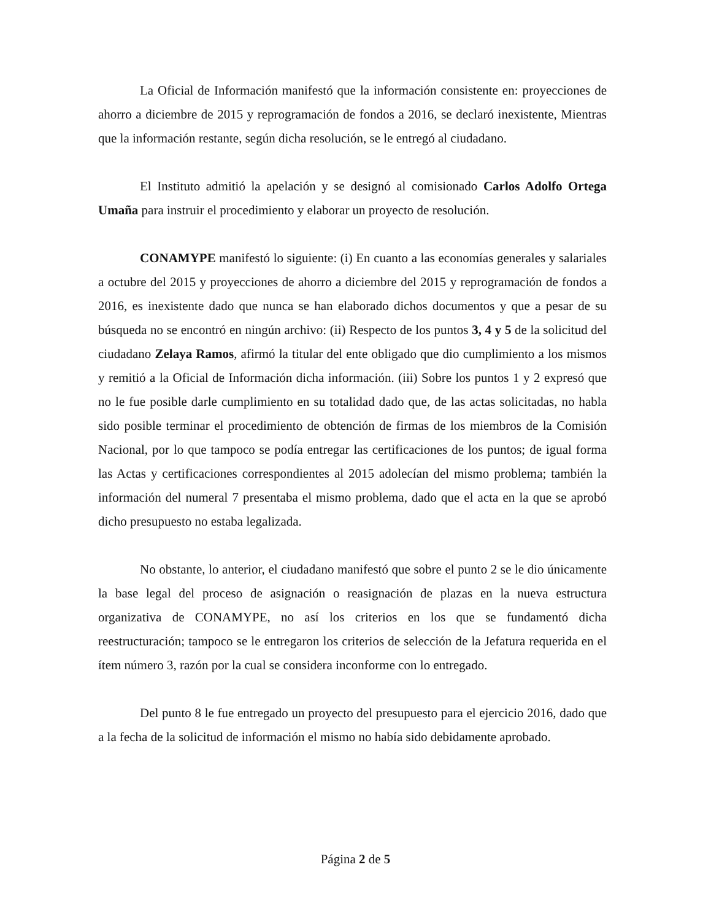La Oficial de Información manifestó que la información consistente en: proyecciones de ahorro a diciembre de 2015 y reprogramación de fondos a 2016, se declaró inexistente, Mientras que la información restante, según dicha resolución, se le entregó al ciudadano.
El Instituto admitió la apelación y se designó al comisionado Carlos Adolfo Ortega Umaña para instruir el procedimiento y elaborar un proyecto de resolución.
CONAMYPE manifestó lo siguiente: (i) En cuanto a las economías generales y salariales a octubre del 2015 y proyecciones de ahorro a diciembre del 2015 y reprogramación de fondos a 2016, es inexistente dado que nunca se han elaborado dichos documentos y que a pesar de su búsqueda no se encontró en ningún archivo: (ii) Respecto de los puntos 3, 4 y 5 de la solicitud del ciudadano Zelaya Ramos, afirmó la titular del ente obligado que dio cumplimiento a los mismos y remitió a la Oficial de Información dicha información. (iii) Sobre los puntos 1 y 2 expresó que no le fue posible darle cumplimiento en su totalidad dado que, de las actas solicitadas, no habla sido posible terminar el procedimiento de obtención de firmas de los miembros de la Comisión Nacional, por lo que tampoco se podía entregar las certificaciones de los puntos; de igual forma las Actas y certificaciones correspondientes al 2015 adolecían del mismo problema; también la información del numeral 7 presentaba el mismo problema, dado que el acta en la que se aprobó dicho presupuesto no estaba legalizada.
No obstante, lo anterior, el ciudadano manifestó que sobre el punto 2 se le dio únicamente la base legal del proceso de asignación o reasignación de plazas en la nueva estructura organizativa de CONAMYPE, no así los criterios en los que se fundamentó dicha reestructuración; tampoco se le entregaron los criterios de selección de la Jefatura requerida en el ítem número 3, razón por la cual se considera inconforme con lo entregado.
Del punto 8 le fue entregado un proyecto del presupuesto para el ejercicio 2016, dado que a la fecha de la solicitud de información el mismo no había sido debidamente aprobado.
Página 2 de 5